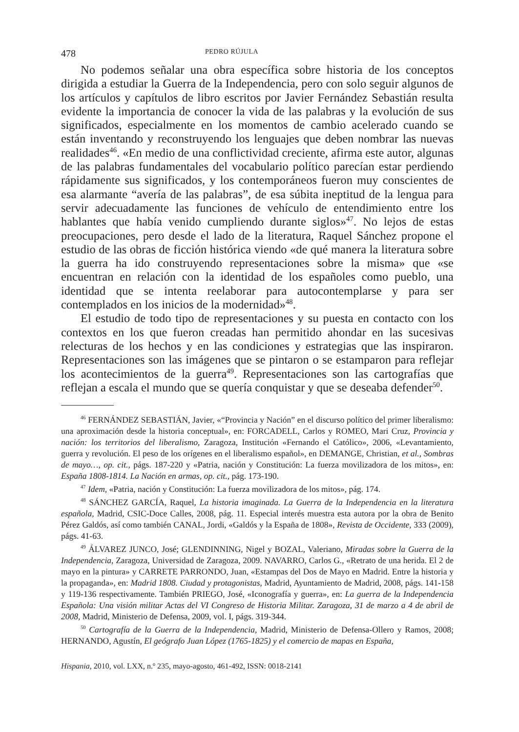478 PEDRO RÚJULA
No podemos señalar una obra específica sobre historia de los conceptos dirigida a estudiar la Guerra de la Independencia, pero con solo seguir algunos de los artículos y capítulos de libro escritos por Javier Fernández Sebastián resulta evidente la importancia de conocer la vida de las palabras y la evolución de sus significados, especialmente en los momentos de cambio acelerado cuando se están inventando y reconstruyendo los lenguajes que deben nombrar las nuevas realidades<sup>46</sup>. «En medio de una conflictividad creciente, afirma este autor, algunas de las palabras fundamentales del vocabulario político parecían estar perdiendo rápidamente sus significados, y los contemporáneos fueron muy conscientes de esa alarmante “avería de las palabras”, de esa súbita ineptitud de la lengua para servir adecuadamente las funciones de vehículo de entendimiento entre los hablantes que había venido cumpliendo durante siglos»<sup>47</sup>. No lejos de estas preocupaciones, pero desde el lado de la literatura, Raquel Sánchez propone el estudio de las obras de ficción histórica viendo «de qué manera la literatura sobre la guerra ha ido construyendo representaciones sobre la misma» que «se encuentran en relación con la identidad de los españoles como pueblo, una identidad que se intenta reelaborar para autocontemplarse y para ser contemplados en los inicios de la modernidad»<sup>48</sup>.
El estudio de todo tipo de representaciones y su puesta en contacto con los contextos en los que fueron creadas han permitido ahondar en las sucesivas relecturas de los hechos y en las condiciones y estrategias que las inspiraron. Representaciones son las imágenes que se pintaron o se estamparon para reflejar los acontecimientos de la guerra<sup>49</sup>. Representaciones son las cartografías que reflejan a escala el mundo que se quería conquistar y que se deseaba defender<sup>50</sup>.
<sup>46</sup> FERNÁNDEZ SEBASTIÁN, Javier, «“Provincia y Nación” en el discurso político del primer liberalismo: una aproximación desde la historia conceptual», en: FORCADELL, Carlos y ROMEO, Mari Cruz, Provincia y nación: los territorios del liberalismo, Zaragoza, Institución «Fernando el Católico», 2006, «Levantamiento, guerra y revolución. El peso de los orígenes en el liberalismo español», en DEMANGE, Christian, et al., Sombras de mayo…, op. cit., págs. 187-220 y «Patria, nación y Constitución: La fuerza movilizadora de los mitos», en: España 1808-1814. La Nación en armas, op. cit., pág. 173-190.
<sup>47</sup> Idem, «Patria, nación y Constitución: La fuerza movilizadora de los mitos», pág. 174.
<sup>48</sup> SÁNCHEZ GARCÍA, Raquel, La historia imaginada. La Guerra de la Independencia en la literatura española, Madrid, CSIC-Doce Calles, 2008, pág. 11. Especial interés muestra esta autora por la obra de Benito Pérez Galdós, así como también CANAL, Jordi, «Galdós y la España de 1808», Revista de Occidente, 333 (2009), págs. 41-63.
<sup>49</sup> ÁLVAREZ JUNCO, José; GLENDINNING, Nigel y BOZAL, Valeriano, Miradas sobre la Guerra de la Independencia, Zaragoza, Universidad de Zaragoza, 2009. NAVARRO, Carlos G., «Retrato de una herida. El 2 de mayo en la pintura» y CARRETE PARRONDO, Juan, «Estampas del Dos de Mayo en Madrid. Entre la historia y la propaganda», en: Madrid 1808. Ciudad y protagonistas, Madrid, Ayuntamiento de Madrid, 2008, págs. 141-158 y 119-136 respectivamente. También PRIEGO, José, «Iconografía y guerra», en: La guerra de la Independencia Española: Una visión militar Actas del VI Congreso de Historia Militar. Zaragoza, 31 de marzo a 4 de abril de 2008, Madrid, Ministerio de Defensa, 2009, vol. I, págs. 319-344.
<sup>50</sup> Cartografía de la Guerra de la Independencia, Madrid, Ministerio de Defensa-Ollero y Ramos, 2008; HERNANDO, Agustín, El geógrafo Juan López (1765-1825) y el comercio de mapas en España,
Hispania, 2010, vol. LXX, n.º 235, mayo-agosto, 461-492, ISSN: 0018-2141